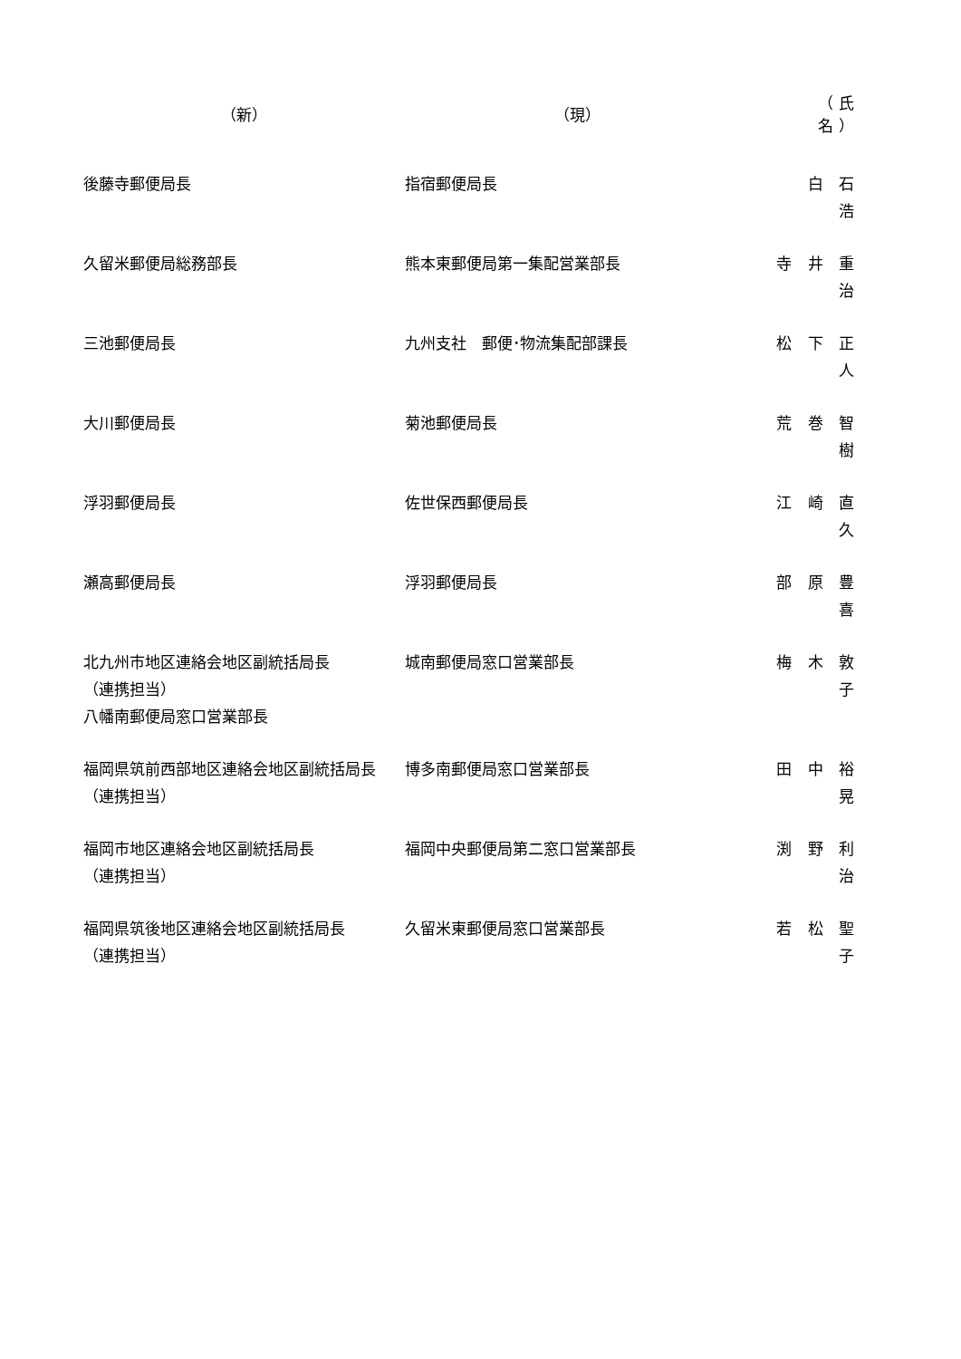| （新） | （現） | （氏 名） |
| --- | --- | --- |
| 後藤寺郵便局長 | 指宿郵便局長 | 白 石 浩 |
| 久留米郵便局総務部長 | 熊本東郵便局第一集配営業部長 | 寺 井 重 治 |
| 三池郵便局長 | 九州支社 郵便･物流集配部課長 | 松 下 正 人 |
| 大川郵便局長 | 菊池郵便局長 | 荒 巻 智 樹 |
| 浮羽郵便局長 | 佐世保西郵便局長 | 江 崎 直 久 |
| 瀬高郵便局長 | 浮羽郵便局長 | 部 原 豊 喜 |
| 北九州市地区連絡会地区副統括局長 （連携担当） 八幡南郵便局窓口営業部長 | 城南郵便局窓口営業部長 | 梅 木 敦 子 |
| 福岡県筑前西部地区連絡会地区副統括局長（連携担当） | 博多南郵便局窓口営業部長 | 田 中 裕 晃 |
| 福岡市地区連絡会地区副統括局長 （連携担当） | 福岡中央郵便局第二窓口営業部長 | 渕 野 利 治 |
| 福岡県筑後地区連絡会地区副統括局長 （連携担当） | 久留米東郵便局窓口営業部長 | 若 松 聖 子 |